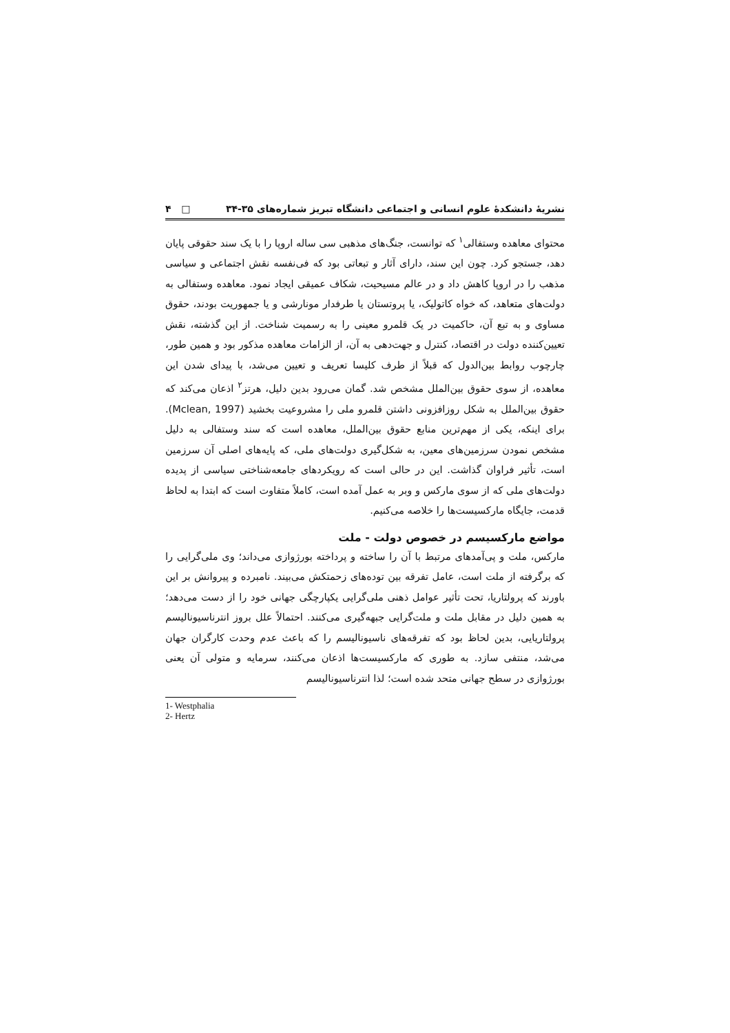نشریهٔ دانشکدهٔ علوم انسانی و اجتماعی دانشگاه تبریز شماره‌های ۳۵-۳۴ □ ۴
محتوای معاهده وستفالی<sup>۱</sup> که توانست، جنگ‌های مذهبی سی ساله اروپا را با یک سند حقوقی پایان دهد، جستجو کرد. چون این سند، دارای آثار و تبعاتی بود که فی‌نفسه نقش اجتماعی و سیاسی مذهب را در اروپا کاهش داد و در عالم مسیحیت، شکاف عمیقی ایجاد نمود. معاهده وستفالی به دولت‌های متعاهد، که خواه کاتولیک، یا پروتستان یا طرفدار مونارشی و یا جمهوریت بودند، حقوق مساوی و به تبع آن، حاکمیت در یک قلمرو معینی را به رسمیت شناخت. از این گذشته، نقش تعیین‌کننده دولت در اقتصاد، کنترل و جهت‌دهی به آن، از الزامات معاهده مذکور بود و همین طور، چارچوب روابط بین‌الدول که قبلاً از طرف کلیسا تعریف و تعیین می‌شد، با پیدای شدن این معاهده، از سوی حقوق بین‌الملل مشخص شد. گمان می‌رود بدین دلیل، هرتز<sup>۲</sup> اذعان می‌کند که حقوق بین‌الملل به شکل روزافزونی داشتن قلمرو ملی را مشروعیت بخشید (Mclean, 1997). برای اینکه، یکی از مهم‌ترین منابع حقوق بین‌الملل، معاهده است که سند وستفالی به دلیل مشخص نمودن سرزمین‌های معین، به شکل‌گیری دولت‌های ملی، که پایه‌های اصلی آن سرزمین است، تأثیر فراوان گذاشت. این در حالی است که رویکردهای جامعه‌شناختی سیاسی از پدیده دولت‌های ملی که از سوی مارکس و وبر به عمل آمده است، کاملاً متفاوت است که ابتدا به لحاظ قدمت، جایگاه مارکسیست‌ها را خلاصه می‌کنیم.
مواضع مارکسیسم در خصوص دولت - ملت
مارکس، ملت و پی‌آمدهای مرتبط با آن را ساخته و پرداخته بورژوازی می‌داند؛ وی ملی‌گرایی را که برگرفته از ملت است، عامل تفرقه بین توده‌های زحمتکش می‌بیند. نامبرده و پیروانش بر این باورند که پرولتاریا، تحت تأثیر عوامل ذهنی ملی‌گرایی یکپارچگی جهانی خود را از دست می‌دهد؛ به همین دلیل در مقابل ملت و ملت‌گرایی جبهه‌گیری می‌کنند. احتمالاً علل بروز انترناسیونالیسم پرولتاریایی، بدین لحاظ بود که تفرقه‌های ناسیونالیسم را که باعث عدم وحدت کارگران جهان می‌شد، منتفی سازد. به طوری که مارکسیست‌ها اذعان می‌کنند، سرمایه و متولی آن یعنی بورژوازی در سطح جهانی متحد شده است؛ لذا انترناسیونالیسم
1- Westphalia
2- Hertz